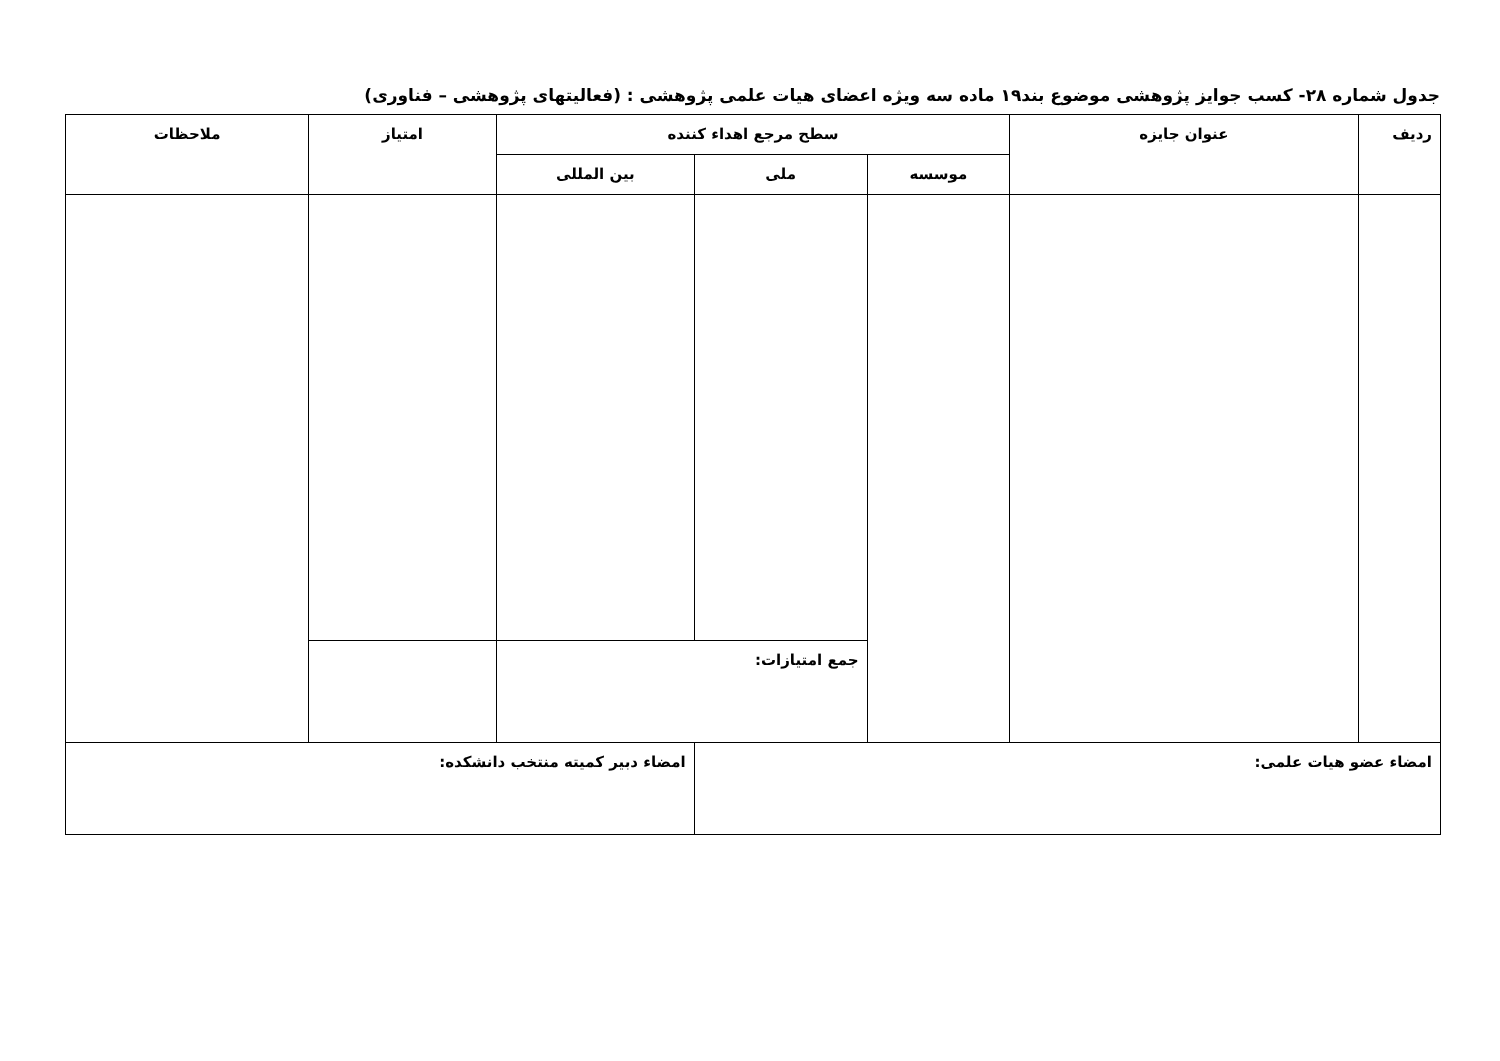جدول شماره ۲۸- کسب جوایز پژوهشی موضوع بند۱۹ ماده سه ویژه اعضای هیات علمی پژوهشی : (فعالیتهای پژوهشی – فناوری)
| ردیف | عنوان جایزه | سطح مرجع اهداء کننده | | | امتیاز | ملاحظات |
| --- | --- | --- | --- | --- | --- | --- |
| | | موسسه | ملی | بین المللی | | |
| | | | جمع امتیازات: | | | |
| امضاء عضو هیات علمی: | | | | امضاء دبیر کمیته منتخب دانشکده: | | |